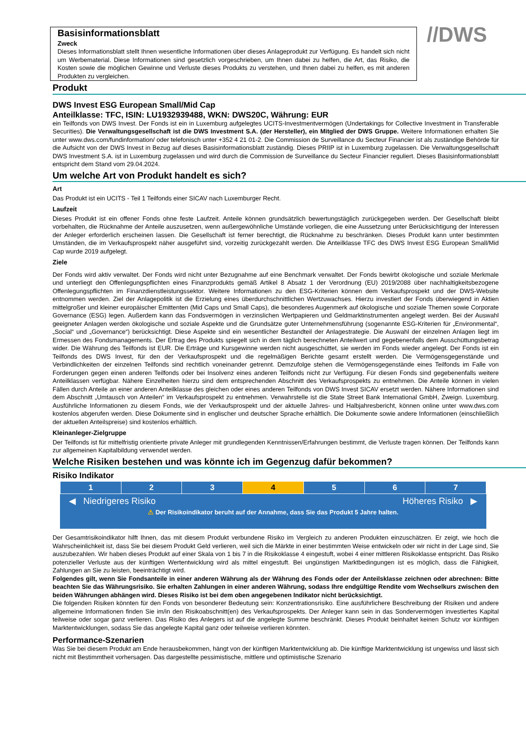Basisinformationsblatt
Zweck
Dieses Informationsblatt stellt Ihnen wesentliche Informationen über dieses Anlageprodukt zur Verfügung. Es handelt sich nicht um Werbematerial. Diese Informationen sind gesetzlich vorgeschrieben, um Ihnen dabei zu helfen, die Art, das Risiko, die Kosten sowie die möglichen Gewinne und Verluste dieses Produkts zu verstehen, und Ihnen dabei zu helfen, es mit anderen Produkten zu vergleichen.
//DWS
Produkt
DWS Invest ESG European Small/Mid Cap
Anteilklasse: TFC, ISIN: LU1932939488, WKN: DWS20C, Währung: EUR
ein Teilfonds von DWS Invest. Der Fonds ist ein in Luxemburg aufgelegtes UCITS-Investmentvermögen (Undertakings for Collective Investment in Transferable Securities). Die Verwaltungsgesellschaft ist die DWS Investment S.A. (der Hersteller), ein Mitglied der DWS Gruppe. Weitere Informationen erhalten Sie unter www.dws.com/fundinformation/ oder telefonisch unter +352 4 21 01-2. Die Commission de Surveillance du Secteur Financier ist als zuständige Behörde für die Aufsicht von der DWS Invest in Bezug auf dieses Basisinformationsblatt zuständig. Dieses PRIIP ist in Luxemburg zugelassen. Die Verwaltungsgesellschaft DWS Investment S.A. ist in Luxemburg zugelassen und wird durch die Commission de Surveillance du Secteur Financier reguliert. Dieses Basisinformationsblatt entspricht dem Stand vom 29.04.2024.
Um welche Art von Produkt handelt es sich?
Art
Das Produkt ist ein UCITS - Teil 1 Teilfonds einer SICAV nach Luxemburger Recht.
Laufzeit
Dieses Produkt ist ein offener Fonds ohne feste Laufzeit. Anteile können grundsätzlich bewertungstäglich zurückgegeben werden. Der Gesellschaft bleibt vorbehalten, die Rücknahme der Anteile auszusetzen, wenn außergewöhnliche Umstände vorliegen, die eine Aussetzung unter Berücksichtigung der Interessen der Anleger erforderlich erscheinen lassen. Die Gesellschaft ist ferner berechtigt, die Rücknahme zu beschränken. Dieses Produkt kann unter bestimmten Umständen, die im Verkaufsprospekt näher ausgeführt sind, vorzeitig zurückgezahlt werden. Die Anteilklasse TFC des DWS Invest ESG European Small/Mid Cap wurde 2019 aufgelegt.
Ziele
Der Fonds wird aktiv verwaltet. Der Fonds wird nicht unter Bezugnahme auf eine Benchmark verwaltet. Der Fonds bewirbt ökologische und soziale Merkmale und unterliegt den Offenlegungspflichten eines Finanzprodukts gemäß Artikel 8 Absatz 1 der Verordnung (EU) 2019/2088 über nachhaltigkeitsbezogene Offenlegungspflichten im Finanzdienstleistungssektor. Weitere Informationen zu den ESG-Kriterien können dem Verkaufsprospekt und der DWS-Website entnommen werden. Ziel der Anlagepolitik ist die Erzielung eines überdurchschnittlichen Wertzuwachses. Hierzu investiert der Fonds überwiegend in Aktien mittelgroßer und kleiner europäischer Emittenten (Mid Caps und Small Caps), die besonderes Augenmerk auf ökologische und soziale Themen sowie Corporate Governance (ESG) legen. Außerdem kann das Fondsvermögen in verzinslichen Wertpapieren und Geldmarktinstrumenten angelegt werden. Bei der Auswahl geeigneter Anlagen werden ökologische und soziale Aspekte und die Grundsätze guter Unternehmensführung (sogenannte ESG-Kriterien für „Environmental“, „Social“ und „Governance“) berücksichtigt. Diese Aspekte sind ein wesentlicher Bestandteil der Anlagestrategie. Die Auswahl der einzelnen Anlagen liegt im Ermessen des Fondsmanagements. Der Ertrag des Produkts spiegelt sich in dem täglich berechneten Anteilwert und gegebenenfalls dem Ausschüttungsbetrag wider. Die Währung des Teilfonds ist EUR. Die Erträge und Kursgewinne werden nicht ausgeschüttet, sie werden im Fonds wieder angelegt. Der Fonds ist ein Teilfonds des DWS Invest, für den der Verkaufsprospekt und die regelmäßigen Berichte gesamt erstellt werden. Die Vermögensgegenstände und Verbindlichkeiten der einzelnen Teilfonds sind rechtlich voneinander getrennt. Demzufolge stehen die Vermögensgegenstände eines Teilfonds im Falle von Forderungen gegen einen anderen Teilfonds oder bei Insolvenz eines anderen Teilfonds nicht zur Verfügung. Für diesen Fonds sind gegebenenfalls weitere Anteilklassen verfügbar. Nähere Einzelheiten hierzu sind dem entsprechenden Abschnitt des Verkaufsprospekts zu entnehmen. Die Anteile können in vielen Fällen durch Anteile an einer anderen Anteilklasse des gleichen oder eines anderen Teilfonds von DWS Invest SICAV ersetzt werden. Nähere Informationen sind dem Abschnitt „Umtausch von Anteilen“ im Verkaufsprospekt zu entnehmen. Verwahrstelle ist die State Street Bank International GmbH, Zweign. Luxemburg. Ausführliche Informationen zu diesem Fonds, wie der Verkaufsprospekt und der aktuelle Jahres- und Halbjahresbericht, können online unter www.dws.com kostenlos abgerufen werden. Diese Dokumente sind in englischer und deutscher Sprache erhältlich. Die Dokumente sowie andere Informationen (einschließlich der aktuellen Anteilspreise) sind kostenlos erhältlich.
Kleinanleger-Zielgruppe
Der Teilfonds ist für mittelfristig orientierte private Anleger mit grundlegenden Kenntnissen/Erfahrungen bestimmt, die Verluste tragen können. Der Teilfonds kann zur allgemeinen Kapitalbildung verwendet werden.
Welche Risiken bestehen und was könnte ich im Gegenzug dafür bekommen?
Risiko Indikator
| 1 | 2 | 3 | 4 | 5 | 6 | 7 |
◀ Niedrigeres Risiko Höheres Risiko ▶
⚠ Der Risikoindikator beruht auf der Annahme, dass Sie das Produkt 5 Jahre halten.
Der Gesamtrisikoindikator hilft Ihnen, das mit diesem Produkt verbundene Risiko im Vergleich zu anderen Produkten einzuschätzen. Er zeigt, wie hoch die Wahrscheinlichkeit ist, dass Sie bei diesem Produkt Geld verlieren, weil sich die Märkte in einer bestimmten Weise entwickeln oder wir nicht in der Lage sind, Sie auszubezahlen. Wir haben dieses Produkt auf einer Skala von 1 bis 7 in die Risikoklasse 4 eingestuft, wobei 4 einer mittleren Risikoklasse entspricht. Das Risiko potenzieller Verluste aus der künftigen Wertentwicklung wird als mittel eingestuft. Bei ungünstigen Marktbedingungen ist es möglich, dass die Fähigkeit, Zahlungen an Sie zu leisten, beeinträchtigt wird.
Folgendes gilt, wenn Sie Fondsanteile in einer anderen Währung als der Währung des Fonds oder der Anteilsklasse zeichnen oder abrechnen: Bitte beachten Sie das Währungsrisiko. Sie erhalten Zahlungen in einer anderen Währung, sodass Ihre endgültige Rendite vom Wechselkurs zwischen den beiden Währungen abhängen wird. Dieses Risiko ist bei dem oben angegebenen Indikator nicht berücksichtigt.
Die folgenden Risiken könnten für den Fonds von besonderer Bedeutung sein: Konzentrationsrisiko. Eine ausführlichere Beschreibung der Risiken und andere allgemeine Informationen finden Sie im/in den Risikoabschnitt(en) des Verkaufsprospekts. Der Anleger kann sein in das Sondervermögen investiertes Kapital teilweise oder sogar ganz verlieren. Das Risiko des Anlegers ist auf die angelegte Summe beschränkt. Dieses Produkt beinhaltet keinen Schutz vor künftigen Marktentwicklungen, sodass Sie das angelegte Kapital ganz oder teilweise verlieren könnten.
Performance-Szenarien
Was Sie bei diesem Produkt am Ende herausbekommen, hängt von der künftigen Marktentwicklung ab. Die künftige Marktentwicklung ist ungewiss und lässt sich nicht mit Bestimmtheit vorhersagen. Das dargestellte pessimistische, mittlere und optimistische Szenario